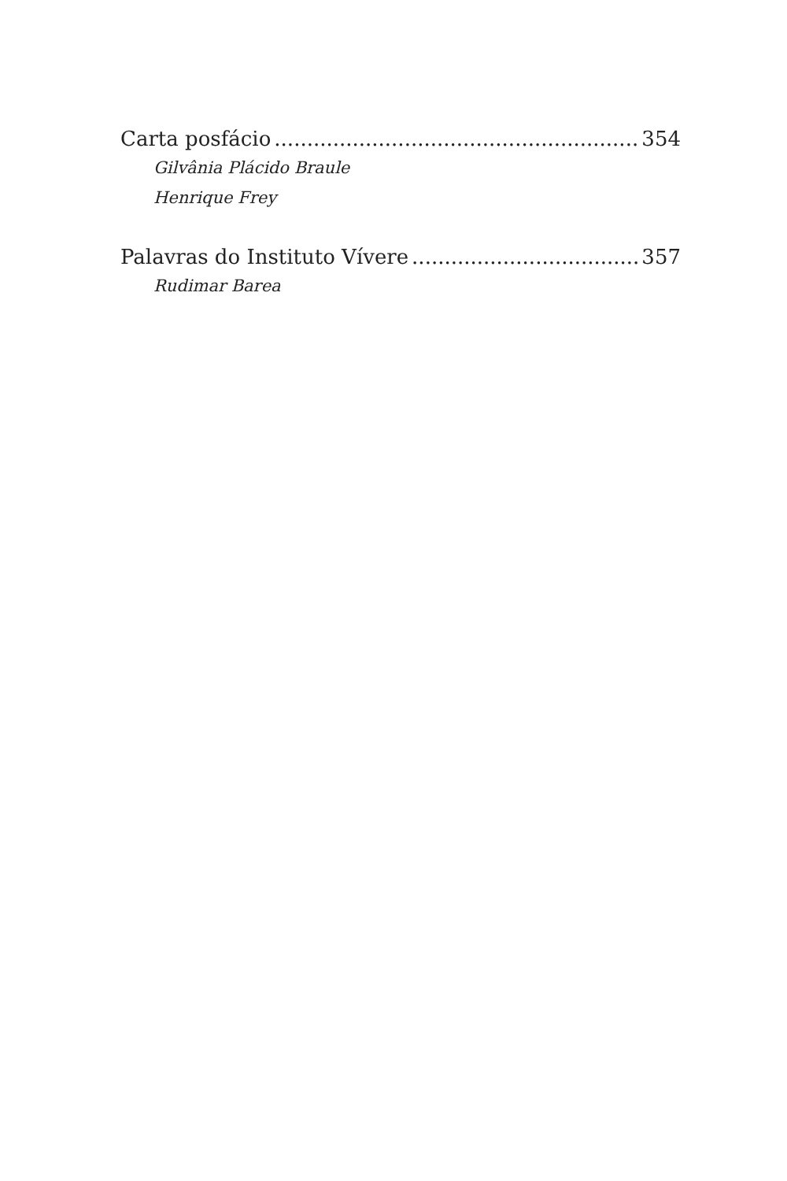Carta posfácio 354
Gilvânia Plácido Braule
Henrique Frey
Palavras do Instituto Vívere 357
Rudimar Barea